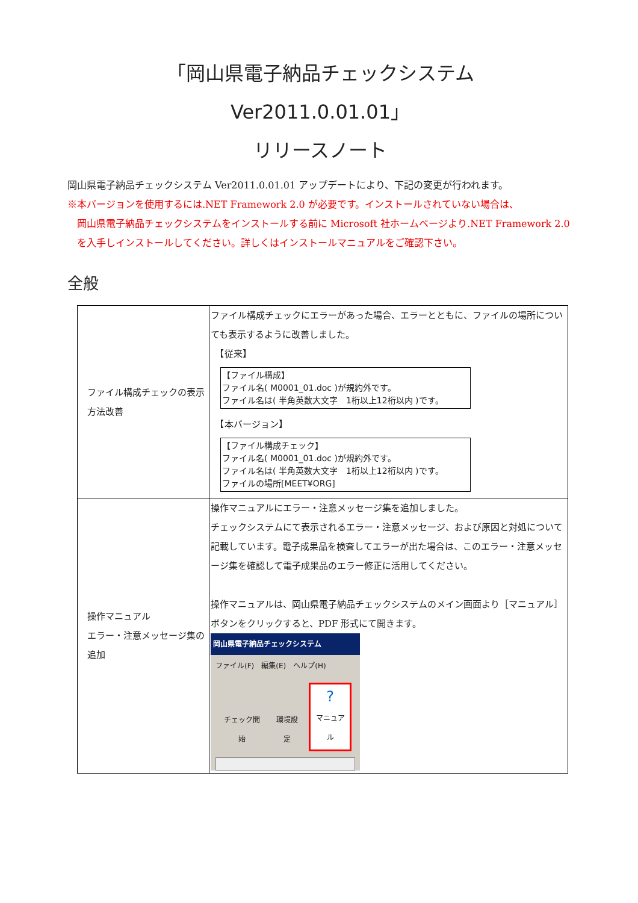「岡山県電子納品チェックシステム　Ver2011.0.01.01」
リリースノート
岡山県電子納品チェックシステム Ver2011.0.01.01 アップデートにより、下記の変更が行われます。
※本バージョンを使用するには.NET Framework 2.0 が必要です。インストールされていない場合は、
岡山県電子納品チェックシステムをインストールする前に Microsoft 社ホームページより.NET Framework 2.0 を入手しインストールしてください。詳しくはインストールマニュアルをご確認下さい。
全般
| ファイル構成チェックの表示方法改善 | ファイル構成チェックにエラーがあった場合、エラーとともに、ファイルの場所についても表示するように改善しました。 【従来】 【ファイル構成】 ファイル名( M0001_01.doc )が規約外です。 ファイル名は( 半角英数大文字 1桁以上12桁以内 )です。 【本バージョン】 【ファイル構成チェック】 ファイル名( M0001_01.doc )が規約外です。 ファイル名は( 半角英数大文字 1桁以上12桁以内 )です。 ファイルの場所[MEET¥ORG] |
| 操作マニュアル エラー・注意メッセージ集の追加 | 操作マニュアルにエラー・注意メッセージ集を追加しました。 チェックシステムにて表示されるエラー・注意メッセージ、および原因と対処について記載しています。電子成果品を検査してエラーが出た場合は、このエラー・注意メッセージ集を確認して電子成果品のエラー修正に活用してください。 操作マニュアルは、岡山県電子納品チェックシステムのメイン画面より［マニュアル］ボタンをクリックすると、PDF 形式にて開きます。 岡山県電子納品チェックシステム ファイル(F) 編集(E) ヘルプ(H) チェック開始 環境設定 ? マニュアル |